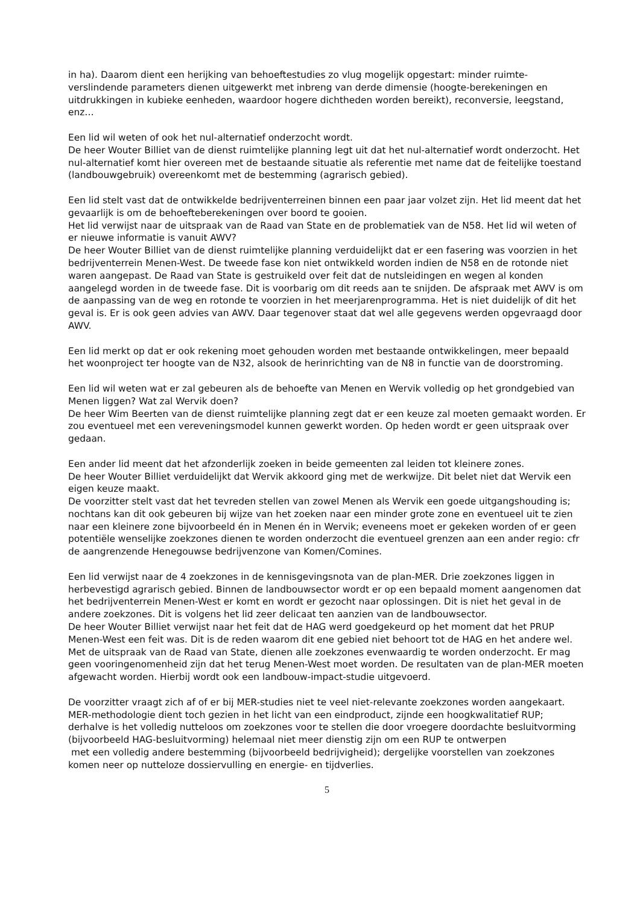in ha). Daarom dient een herijking van behoeftestudies zo vlug mogelijk opgestart: minder ruimte-verslindende parameters dienen uitgewerkt met inbreng van derde dimensie (hoogte-berekeningen en uitdrukkingen in kubieke eenheden, waardoor hogere dichtheden worden bereikt), reconversie, leegstand, enz…
Een lid wil weten of ook het nul-alternatief onderzocht wordt.
De heer Wouter Billiet van de dienst ruimtelijke planning legt uit dat het nul-alternatief wordt onderzocht. Het nul-alternatief komt hier overeen met de bestaande situatie als referentie met name dat de feitelijke toestand (landbouwgebruik) overeenkomt met de bestemming (agrarisch gebied).
Een lid stelt vast dat de ontwikkelde bedrijventerreinen binnen een paar jaar volzet zijn. Het lid meent dat het gevaarlijk is om de behoefteberekeningen over boord te gooien.
Het lid verwijst naar de uitspraak van de Raad van State en de problematiek van de N58. Het lid wil weten of er nieuwe informatie is vanuit AWV?
De heer Wouter Billiet van de dienst ruimtelijke planning verduidelijkt dat er een fasering was voorzien in het bedrijventerrein Menen-West. De tweede fase kon niet ontwikkeld worden indien de N58 en de rotonde niet waren aangepast. De Raad van State is gestruikeld over feit dat de nutsleidingen en wegen al konden aangelegd worden in de tweede fase. Dit is voorbarig om dit reeds aan te snijden. De afspraak met AWV is om de aanpassing van de weg en rotonde te voorzien in het meerjarenprogramma. Het is niet duidelijk of dit het geval is. Er is ook geen advies van AWV. Daar tegenover staat dat wel alle gegevens werden opgevraagd door AWV.
Een lid merkt op dat er ook rekening moet gehouden worden met bestaande ontwikkelingen, meer bepaald het woonproject ter hoogte van de N32, alsook de herinrichting van de N8 in functie van de doorstroming.
Een lid wil weten wat er zal gebeuren als de behoefte van Menen en Wervik volledig op het grondgebied van Menen liggen? Wat zal Wervik doen?
De heer Wim Beerten van de dienst ruimtelijke planning zegt dat er een keuze zal moeten gemaakt worden. Er zou eventueel met een vereveningsmodel kunnen gewerkt worden. Op heden wordt er geen uitspraak over gedaan.
Een ander lid meent dat het afzonderlijk zoeken in beide gemeenten zal leiden tot kleinere zones.
De heer Wouter Billiet verduidelijkt dat Wervik akkoord ging met de werkwijze. Dit belet niet dat Wervik een eigen keuze maakt.
De voorzitter stelt vast dat het tevreden stellen van zowel Menen als Wervik een goede uitgangshouding is; nochtans kan dit ook gebeuren bij wijze van het zoeken naar een minder grote zone en eventueel uit te zien naar een kleinere zone bijvoorbeeld én in Menen én in Wervik; eveneens moet er gekeken worden of er geen potentiële wenselijke zoekzones dienen te worden onderzocht die eventueel grenzen aan een ander regio: cfr de aangrenzende Henegouwse bedrijvenzone van Komen/Comines.
Een lid verwijst naar de 4 zoekzones in de kennisgevingsnota van de plan-MER. Drie zoekzones liggen in herbevestigd agrarisch gebied. Binnen de landbouwsector wordt er op een bepaald moment aangenomen dat het bedrijventerrein Menen-West er komt en wordt er gezocht naar oplossingen. Dit is niet het geval in de andere zoekzones. Dit is volgens het lid zeer delicaat ten aanzien van de landbouwsector.
De heer Wouter Billiet verwijst naar het feit dat de HAG werd goedgekeurd op het moment dat het PRUP Menen-West een feit was. Dit is de reden waarom dit ene gebied niet behoort tot de HAG en het andere wel. Met de uitspraak van de Raad van State, dienen alle zoekzones evenwaardig te worden onderzocht. Er mag geen vooringenomenheid zijn dat het terug Menen-West moet worden. De resultaten van de plan-MER moeten afgewacht worden. Hierbij wordt ook een landbouw-impact-studie uitgevoerd.
De voorzitter vraagt zich af of er bij MER-studies niet te veel niet-relevante zoekzones worden aangekaart. MER-methodologie dient toch gezien in het licht van een eindproduct, zijnde een hoogkwalitatief RUP; derhalve is het volledig nutteloos om zoekzones voor te stellen die door vroegere doordachte besluitvorming (bijvoorbeeld HAG-besluitvorming) helemaal niet meer dienstig zijn om een RUP te ontwerpen
met een volledig andere bestemming (bijvoorbeeld bedrijvigheid); dergelijke voorstellen van zoekzones komen neer op nutteloze dossiervulling en energie- en tijdverlies.
5